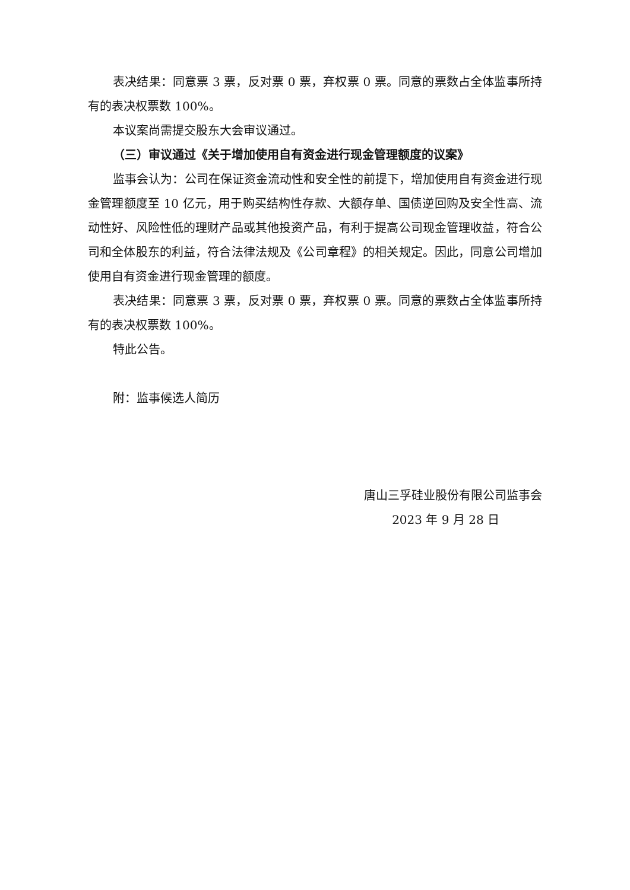表决结果：同意票 3 票，反对票 0 票，弃权票 0 票。同意的票数占全体监事所持有的表决权票数 100%。
本议案尚需提交股东大会审议通过。
（三）审议通过《关于增加使用自有资金进行现金管理额度的议案》
监事会认为：公司在保证资金流动性和安全性的前提下，增加使用自有资金进行现金管理额度至 10 亿元，用于购买结构性存款、大额存单、国债逆回购及安全性高、流动性好、风险性低的理财产品或其他投资产品，有利于提高公司现金管理收益，符合公司和全体股东的利益，符合法律法规及《公司章程》的相关规定。因此，同意公司增加使用自有资金进行现金管理的额度。
表决结果：同意票 3 票，反对票 0 票，弃权票 0 票。同意的票数占全体监事所持有的表决权票数 100%。
特此公告。
附：监事候选人简历
唐山三孚硅业股份有限公司监事会
2023 年 9 月 28 日